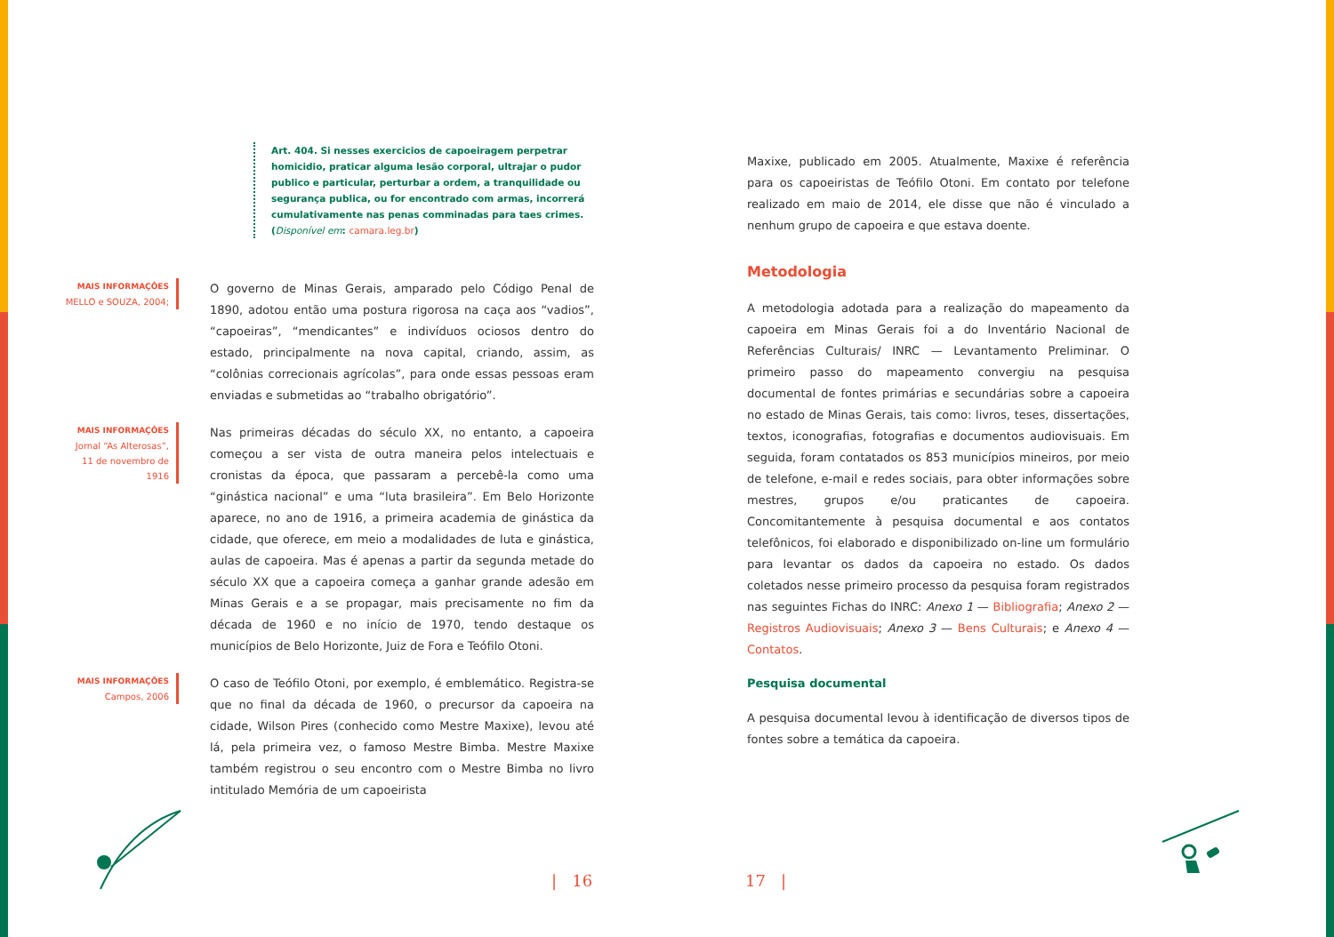Art. 404. Si nesses exercicios de capoeiragem perpetrar homicidio, praticar alguma lesão corporal, ultrajar o pudor publico e particular, perturbar a ordem, a tranquilidade ou segurança publica, ou for encontrado com armas, incorrerá cumulativamente nas penas comminadas para taes crimes. (Disponível em: camara.leg.br)
MAIS INFORMAÇÕES
MELLO e SOUZA, 2004;
O governo de Minas Gerais, amparado pelo Código Penal de 1890, adotou então uma postura rigorosa na caça aos “vadios”, “capoeiras”, “mendicantes” e indivíduos ociosos dentro do estado, principalmente na nova capital, criando, assim, as “colônias correcionais agrícolas”, para onde essas pessoas eram enviadas e submetidas ao “trabalho obrigatório”.
MAIS INFORMAÇÕES
Jornal “As Alterosas”, 11 de novembro de 1916
Nas primeiras décadas do século XX, no entanto, a capoeira começou a ser vista de outra maneira pelos intelectuais e cronistas da época, que passaram a percebê-la como uma “ginástica nacional” e uma “luta brasileira”. Em Belo Horizonte aparece, no ano de 1916, a primeira academia de ginástica da cidade, que oferece, em meio a modalidades de luta e ginástica, aulas de capoeira. Mas é apenas a partir da segunda metade do século XX que a capoeira começa a ganhar grande adesão em Minas Gerais e a se propagar, mais precisamente no fim da década de 1960 e no início de 1970, tendo destaque os municípios de Belo Horizonte, Juiz de Fora e Teófilo Otoni.
MAIS INFORMAÇÕES
Campos, 2006
O caso de Teófilo Otoni, por exemplo, é emblemático. Registra-se que no final da década de 1960, o precursor da capoeira na cidade, Wilson Pires (conhecido como Mestre Maxixe), levou até lá, pela primeira vez, o famoso Mestre Bimba. Mestre Maxixe também registrou o seu encontro com o Mestre Bimba no livro intitulado Memória de um capoeirista
Maxixe, publicado em 2005. Atualmente, Maxixe é referência para os capoeiristas de Teófilo Otoni. Em contato por telefone realizado em maio de 2014, ele disse que não é vinculado a nenhum grupo de capoeira e que estava doente.
Metodologia
A metodologia adotada para a realização do mapeamento da capoeira em Minas Gerais foi a do Inventário Nacional de Referências Culturais/ INRC — Levantamento Preliminar. O primeiro passo do mapeamento convergiu na pesquisa documental de fontes primárias e secundárias sobre a capoeira no estado de Minas Gerais, tais como: livros, teses, dissertações, textos, iconografias, fotografias e documentos audiovisuais. Em seguida, foram contatados os 853 municípios mineiros, por meio de telefone, e-mail e redes sociais, para obter informações sobre mestres, grupos e/ou praticantes de capoeira. Concomitantemente à pesquisa documental e aos contatos telefônicos, foi elaborado e disponibilizado on-line um formulário para levantar os dados da capoeira no estado. Os dados coletados nesse primeiro processo da pesquisa foram registrados nas seguintes Fichas do INRC: Anexo 1 — Bibliografia; Anexo 2 — Registros Audiovisuais; Anexo 3 — Bens Culturais; e Anexo 4 — Contatos.
Pesquisa documental
A pesquisa documental levou à identificação de diversos tipos de fontes sobre a temática da capoeira.
| 16 17 |